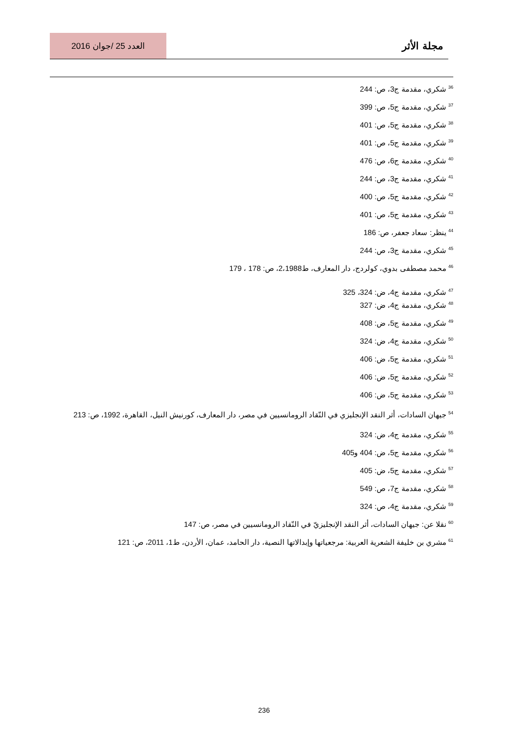مجلة الأثر
العدد 25 /جوان 2016
<sup>36</sup> شكري، مقدمة ج3، ص: 244
<sup>37</sup> شكري، مقدمة ج5، ص: 399
<sup>38</sup> شكري، مقدمة ج5، ص: 401
<sup>39</sup> شكري، مقدمة ج5، ص: 401
<sup>40</sup> شكري، مقدمة ج6، ص: 476
<sup>41</sup> شكري، مقدمة ج3، ص: 244
<sup>42</sup> شكري، مقدمة ج5، ص: 400
<sup>43</sup> شكري، مقدمة ج5، ص: 401
<sup>44</sup> ينظر: سعاد جعفر، ص: 186
<sup>45</sup> شكري، مقدمة ج3، ص: 244
<sup>46</sup> محمد مصطفى بدوي، كولردج، دار المعارف، ط2،1988، ص: 178 ، 179
<sup>47</sup> شكري، مقدمة ج4، ض: 324، 325
<sup>48</sup> شكري، مقدمة ج4، ض: 327
<sup>49</sup> شكري، مقدمة ج5، ض: 408
<sup>50</sup> شكري، مقدمة ج4، ض: 324
<sup>51</sup> شكري، مقدمة ج5، ض: 406
<sup>52</sup> شكري، مقدمة ج5، ض: 406
<sup>53</sup> شكري، مقدمة ج5، ض: 406
<sup>54</sup> جيهان السادات، أثر النقد الإنجليزي في النّقاد الرومانسيين في مصر، دار المعارف، كورنيش النيل، القاهرة، 1992، ص: 213
<sup>55</sup> شكري، مقدمة ج4، ض: 324
<sup>56</sup> شكري، مقدمة ج5، ض: 404 و405
<sup>57</sup> شكري، مقدمة ج5، ض: 405
<sup>58</sup> شكري، مقدمة ج7، ص: 549
<sup>59</sup> شكري، مقدمة ج4، ص: 324
<sup>60</sup> نقلا عن: جيهان السادات، أثر النقد الإنجليزيّ في النّقاد الرومانسيين في مصر، ص: 147
<sup>61</sup> مشري بن خليفة الشعرية العربية: مرجعياتها وإبدالاتها النصية، دار الحامد، عمان، الأردن، ط1، 2011، ص: 121
236